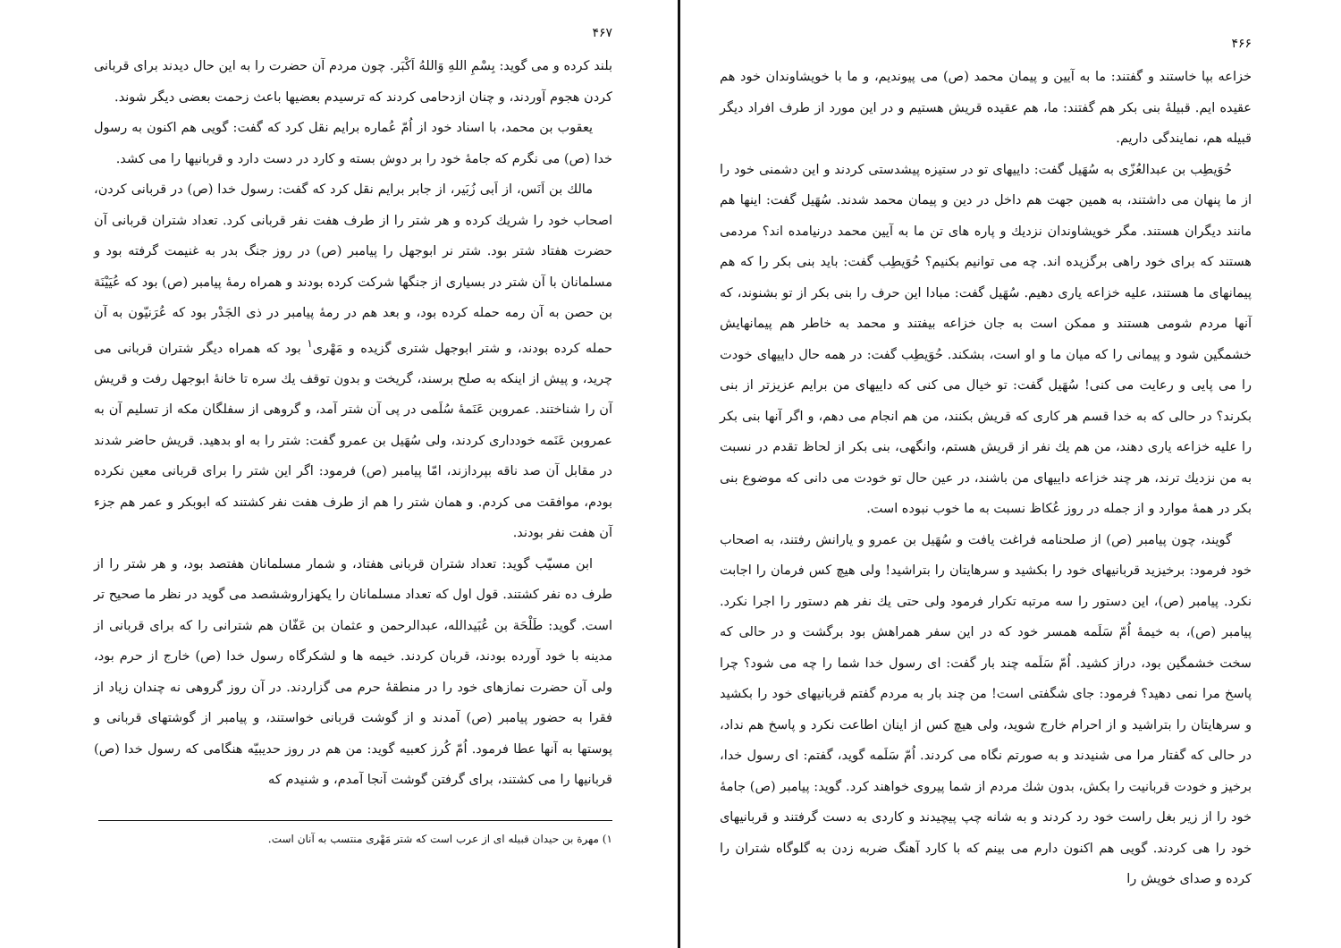۴۶۶
خزاعه بپا خاستند و گفتند: ما به آیین و پیمان محمد (ص) می پیوندیم، و ما با خویشاوندان خود هم عقیده ایم. قبیلهٔ بنی بکر هم گفتند: ما، هم عقیده قریش هستیم و در این مورد از طرف افراد دیگر قبیله هم، نمایندگی داریم.
حُوَیطِب بن عبدالعُزّی به سُهَیل گفت: داییهای تو در ستیزه پیشدستی کردند و این دشمنی خود را از ما پنهان می داشتند، به همین جهت هم داخل در دین و پیمان محمد شدند. سُهَیل گفت: اینها هم مانند دیگران هستند. مگر خویشاوندان نزدیك و پاره های تن ما به آیین محمد درنیامده اند؟ مردمی هستند که برای خود راهی برگزیده اند. چه می توانیم بکنیم؟ حُوَیطِب گفت: باید بنی بکر را که هم پیمانهای ما هستند، علیه خزاعه یاری دهیم. سُهَیل گفت: مبادا این حرف را بنی بکر از تو بشنوند، که آنها مردم شومی هستند و ممکن است به جان خزاعه بیفتند و محمد به خاطر هم پیمانهایش خشمگین شود و پیمانی را که میان ما و او است، بشکند. حُوَیطِب گفت: در همه حال داییهای خودت را می پایی و رعایت می کنی! سُهَیل گفت: تو خیال می کنی که داییهای من برایم عزیزتر از بنی بکرند؟ در حالی که به خدا قسم هر کاری که قریش بکنند، من هم انجام می دهم، و اگر آنها بنی بکر را علیه خزاعه یاری دهند، من هم یك نفر از قریش هستم، وانگهی، بنی بکر از لحاظ تقدم در نسبت به من نزدیك ترند، هر چند خزاعه داییهای من باشند، در عین حال تو خودت می دانی که موضوع بنی بکر در همهٔ موارد و از جمله در روز عُکاظ نسبت به ما خوب نبوده است.
گویند، چون پیامبر (ص) از صلحنامه فراغت یافت و سُهَیل بن عمرو و یارانش رفتند، به اصحاب خود فرمود: برخیزید قربانیهای خود را بکشید و سرهایتان را بتراشید! ولی هیچ کس فرمان را اجابت نکرد. پیامبر (ص)، این دستور را سه مرتبه تکرار فرمود ولی حتی یك نفر هم دستور را اجرا نکرد. پیامبر (ص)، به خیمهٔ اُمّ سَلَمه همسر خود که در این سفر همراهش بود برگشت و در حالی که سخت خشمگین بود، دراز کشید. اُمّ سَلَمه چند بار گفت: ای رسول خدا شما را چه می شود؟ چرا پاسخ مرا نمی دهید؟ فرمود: جای شگفتی است! من چند بار به مردم گفتم قربانیهای خود را بکشید و سرهایتان را بتراشید و از احرام خارج شوید، ولی هیچ کس از اینان اطاعت نکرد و پاسخ هم نداد، در حالی که گفتار مرا می شنیدند و به صورتم نگاه می کردند. اُمّ سَلَمه گوید، گفتم: ای رسول خدا، برخیز و خودت قربانیت را بکش، بدون شك مردم از شما پیروی خواهند کرد. گوید: پیامبر (ص) جامهٔ خود را از زیر بغل راست خود رد کردند و به شانه چپ پیچیدند و کاردی به دست گرفتند و قربانیهای خود را هی کردند. گویی هم اکنون دارم می بینم که با کارد آهنگ ضربه زدن به گلوگاه شتران را کرده و صدای خویش را
۴۶۷
بلند کرده و می گوید: بِسْمِ اللهِ وَاللهُ اَکْبَر. چون مردم آن حضرت را به این حال دیدند برای قربانی کردن هجوم آوردند، و چنان ازدحامی کردند که ترسیدم بعضیها باعث زحمت بعضی دیگر شوند.
یعقوب بن محمد، با اسناد خود از اُمّ عُماره برایم نقل کرد که گفت: گویی هم اکنون به رسول خدا (ص) می نگرم که جامهٔ خود را بر دوش بسته و کارد در دست دارد و قربانیها را می کشد.
مالك بن اَنَس، از اَبی زُبَیر، از جابر برایم نقل کرد که گفت: رسول خدا (ص) در قربانی کردن، اصحاب خود را شریك کرده و هر شتر را از طرف هفت نفر قربانی کرد. تعداد شتران قربانی آن حضرت هفتاد شتر بود. شتر نر ابوجهل را پیامبر (ص) در روز جنگ بدر به غنیمت گرفته بود و مسلمانان با آن شتر در بسیاری از جنگها شرکت کرده بودند و همراه رمهٔ پیامبر (ص) بود که عُیَیْنَة بن حصن به آن رمه حمله کرده بود، و بعد هم در رمهٔ پیامبر در ذی الجَدْر بود که عُرَنیّون به آن حمله کرده بودند، و شتر ابوجهل شتری گزیده و مَهْری<sup>۱</sup> بود که همراه دیگر شتران قربانی می چرید، و پیش از اینکه به صلح برسند، گریخت و بدون توقف یك سره تا خانهٔ ابوجهل رفت و قریش آن را شناختند. عمروبن عَنَمهٔ سُلَمی در پی آن شتر آمد، و گروهی از سفلگان مکه از تسلیم آن به عمروبن عَنَمه خودداری کردند، ولی سُهَیل بن عمرو گفت: شتر را به او بدهید. قریش حاضر شدند در مقابل آن صد ناقه بپردازند، امّا پیامبر (ص) فرمود: اگر این شتر را برای قربانی معین نکرده بودم، موافقت می کردم. و همان شتر را هم از طرف هفت نفر کشتند که ابوبکر و عمر هم جزء آن هفت نفر بودند.
ابن مسیّب گوید: تعداد شتران قربانی هفتاد، و شمار مسلمانان هفتصد بود، و هر شتر را از طرف ده نفر کشتند. قول اول که تعداد مسلمانان را یکهزاروششصد می گوید در نظر ما صحیح تر است. گوید: طَلْحَة بن عُبَیدالله، عبدالرحمن و عثمان بن عَفّان هم شترانی را که برای قربانی از مدینه با خود آورده بودند، قربان کردند. خیمه ها و لشکرگاه رسول خدا (ص) خارج از حرم بود، ولی آن حضرت نمازهای خود را در منطقهٔ حرم می گزاردند. در آن روز گروهی نه چندان زیاد از فقرا به حضور پیامبر (ص) آمدند و از گوشت قربانی خواستند، و پیامبر از گوشتهای قربانی و پوستها به آنها عطا فرمود. اُمّ کُرز کعبیه گوید: من هم در روز حدیبیّه هنگامی که رسول خدا (ص) قربانیها را می کشتند، برای گرفتن گوشت آنجا آمدم، و شنیدم که
۱) مهرة بن حیدان قبیله ای از عرب است که شتر مَهْری منتسب به آنان است.